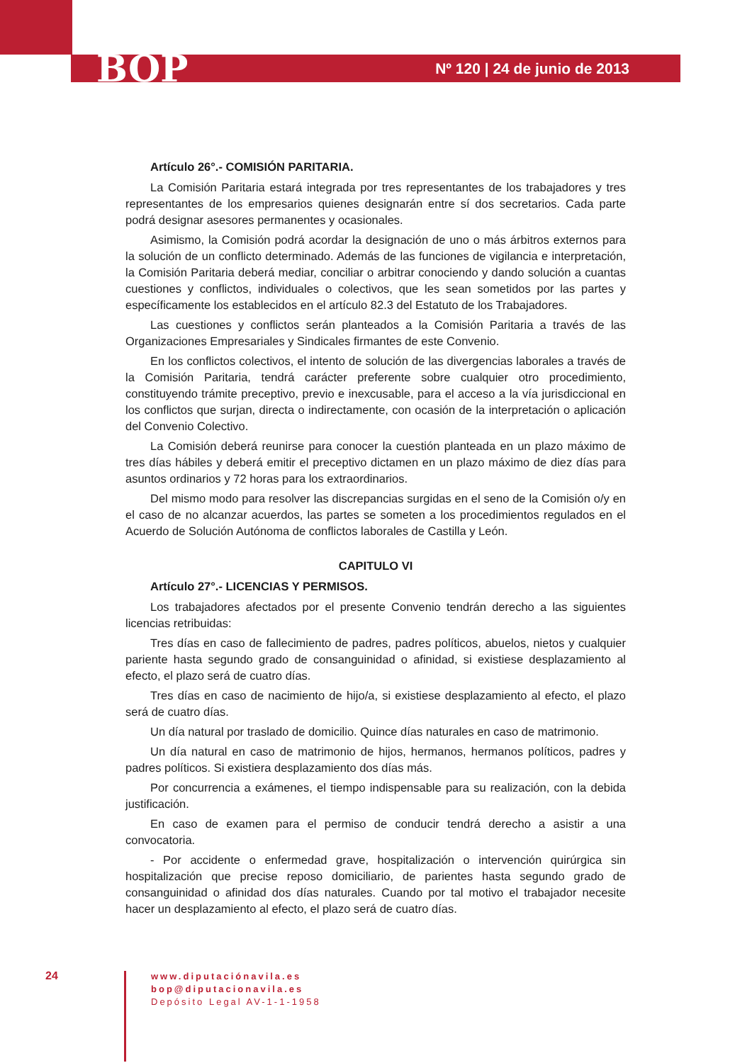BOP Nº 120 | 24 de junio de 2013
Artículo 26°.- COMISIÓN PARITARIA.
La Comisión Paritaria estará integrada por tres representantes de los trabajadores y tres representantes de los empresarios quienes designarán entre sí dos secretarios. Cada parte podrá designar asesores permanentes y ocasionales.
Asimismo, la Comisión podrá acordar la designación de uno o más árbitros externos para la solución de un conflicto determinado. Además de las funciones de vigilancia e interpretación, la Comisión Paritaria deberá mediar, conciliar o arbitrar conociendo y dando solución a cuantas cuestiones y conflictos, individuales o colectivos, que les sean sometidos por las partes y específicamente los establecidos en el artículo 82.3 del Estatuto de los Trabajadores.
Las cuestiones y conflictos serán planteados a la Comisión Paritaria a través de las Organizaciones Empresariales y Sindicales firmantes de este Convenio.
En los conflictos colectivos, el intento de solución de las divergencias laborales a través de la Comisión Paritaria, tendrá carácter preferente sobre cualquier otro procedimiento, constituyendo trámite preceptivo, previo e inexcusable, para el acceso a la vía jurisdiccional en los conflictos que surjan, directa o indirectamente, con ocasión de la interpretación o aplicación del Convenio Colectivo.
La Comisión deberá reunirse para conocer la cuestión planteada en un plazo máximo de tres días hábiles y deberá emitir el preceptivo dictamen en un plazo máximo de diez días para asuntos ordinarios y 72 horas para los extraordinarios.
Del mismo modo para resolver las discrepancias surgidas en el seno de la Comisión o/y en el caso de no alcanzar acuerdos, las partes se someten a los procedimientos regulados en el Acuerdo de Solución Autónoma de conflictos laborales de Castilla y León.
CAPITULO VI
Artículo 27°.- LICENCIAS Y PERMISOS.
Los trabajadores afectados por el presente Convenio tendrán derecho a las siguientes licencias retribuidas:
Tres días en caso de fallecimiento de padres, padres políticos, abuelos, nietos y cualquier pariente hasta segundo grado de consanguinidad o afinidad, si existiese desplazamiento al efecto, el plazo será de cuatro días.
Tres días en caso de nacimiento de hijo/a, si existiese desplazamiento al efecto, el plazo será de cuatro días.
Un día natural por traslado de domicilio. Quince días naturales en caso de matrimonio.
Un día natural en caso de matrimonio de hijos, hermanos, hermanos políticos, padres y padres políticos. Si existiera desplazamiento dos días más.
Por concurrencia a exámenes, el tiempo indispensable para su realización, con la debida justificación.
En caso de examen para el permiso de conducir tendrá derecho a asistir a una convocatoria.
- Por accidente o enfermedad grave, hospitalización o intervención quirúrgica sin hospitalización que precise reposo domiciliario, de parientes hasta segundo grado de consanguinidad o afinidad dos días naturales. Cuando por tal motivo el trabajador necesite hacer un desplazamiento al efecto, el plazo será de cuatro días.
24
www.diputaciónavila.es
bop@diputacionavila.es
Depósito Legal AV-1-1-1958